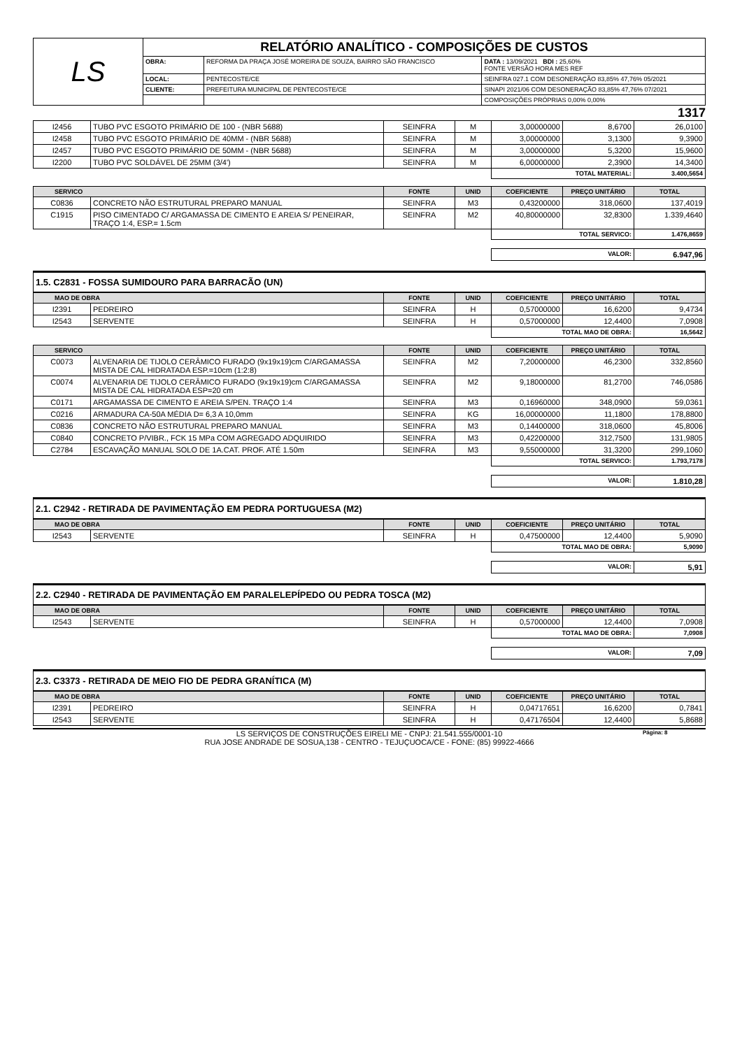| LS | RELATÓRIO ANALÍTICO - COMPOSIÇÕES DE CUSTOS | | |
| | OBRA: | REFORMA DA PRAÇA JOSÉ MOREIRA DE SOUZA, BAIRRO SÃO FRANCISCO | DATA : 13/09/2021 BDI : 25,60% FONTE VERSÃO HORA MES REF |
| | LOCAL: | PENTECOSTE/CE | SEINFRA 027.1 COM DESONERAÇÃO 83,85% 47,76% 05/2021 |
| | CLIENTE: | PREFEITURA MUNICIPAL DE PENTECOSTE/CE | SINAPI 2021/06 COM DESONERAÇÃO 83,85% 47,76% 07/2021 |
| | | | COMPOSIÇÕES PRÓPRIAS 0,00% 0,00% |
1317
| I2456 | TUBO PVC ESGOTO PRIMÁRIO DE 100 - (NBR 5688) | SEINFRA | M | 3,00000000 | 8,6700 | 26,0100 |
| I2458 | TUBO PVC ESGOTO PRIMÁRIO DE 40MM - (NBR 5688) | SEINFRA | M | 3,00000000 | 3,1300 | 9,3900 |
| I2457 | TUBO PVC ESGOTO PRIMÁRIO DE 50MM - (NBR 5688) | SEINFRA | M | 3,00000000 | 5,3200 | 15,9600 |
| I2200 | TUBO PVC SOLDÁVEL DE 25MM (3/4') | SEINFRA | M | 6,00000000 | 2,3900 | 14,3400 |
| | | | | TOTAL MATERIAL: | | 3.400,5654 |
| SERVICO | | FONTE | UNID | COEFICIENTE | PREÇO UNITÁRIO | TOTAL |
| --- | --- | --- | --- | --- | --- | --- |
| C0836 | CONCRETO NÃO ESTRUTURAL PREPARO MANUAL | SEINFRA | M3 | 0,43200000 | 318,0600 | 137,4019 |
| C1915 | PISO CIMENTADO C/ ARGAMASSA DE CIMENTO E AREIA S/ PENEIRAR, TRAÇO 1:4, ESP.= 1.5cm | SEINFRA | M2 | 40,80000000 | 32,8300 | 1.339,4640 |
| | | | | TOTAL SERVICO: | | 1.476,8659 |
| | | | | VALOR: | | 6.947,96 |
1.5. C2831 - FOSSA SUMIDOURO PARA BARRACÃO (UN)
| MAO DE OBRA | | FONTE | UNID | COEFICIENTE | PREÇO UNITÁRIO | TOTAL |
| --- | --- | --- | --- | --- | --- | --- |
| I2391 | PEDREIRO | SEINFRA | H | 0,57000000 | 16,6200 | 9,4734 |
| I2543 | SERVENTE | SEINFRA | H | 0,57000000 | 12,4400 | 7,0908 |
| | | | | TOTAL MAO DE OBRA: | | 16,5642 |
| SERVICO | | FONTE | UNID | COEFICIENTE | PREÇO UNITÁRIO | TOTAL |
| --- | --- | --- | --- | --- | --- | --- |
| C0073 | ALVENARIA DE TIJOLO CERÂMICO FURADO (9x19x19)cm C/ARGAMASSA MISTA DE CAL HIDRATADA ESP.=10cm (1:2:8) | SEINFRA | M2 | 7,20000000 | 46,2300 | 332,8560 |
| C0074 | ALVENARIA DE TIJOLO CERÂMICO FURADO (9x19x19)cm C/ARGAMASSA MISTA DE CAL HIDRATADA ESP=20 cm | SEINFRA | M2 | 9,18000000 | 81,2700 | 746,0586 |
| C0171 | ARGAMASSA DE CIMENTO E AREIA S/PEN. TRAÇO 1:4 | SEINFRA | M3 | 0,16960000 | 348,0900 | 59,0361 |
| C0216 | ARMADURA CA-50A MÉDIA D= 6,3 A 10,0mm | SEINFRA | KG | 16,00000000 | 11,1800 | 178,8800 |
| C0836 | CONCRETO NÃO ESTRUTURAL PREPARO MANUAL | SEINFRA | M3 | 0,14400000 | 318,0600 | 45,8006 |
| C0840 | CONCRETO P/VIBR., FCK 15 MPa COM AGREGADO ADQUIRIDO | SEINFRA | M3 | 0,42200000 | 312,7500 | 131,9805 |
| C2784 | ESCAVAÇÃO MANUAL SOLO DE 1A.CAT. PROF. ATÉ 1.50m | SEINFRA | M3 | 9,55000000 | 31,3200 | 299,1060 |
| | | | | TOTAL SERVICO: | | 1.793,7178 |
| | | | | VALOR: | | 1.810,28 |
2.1. C2942 - RETIRADA DE PAVIMENTAÇÃO EM PEDRA PORTUGUESA (M2)
| MAO DE OBRA | | FONTE | UNID | COEFICIENTE | PREÇO UNITÁRIO | TOTAL |
| --- | --- | --- | --- | --- | --- | --- |
| I2543 | SERVENTE | SEINFRA | H | 0,47500000 | 12,4400 | 5,9090 |
| | | | | TOTAL MAO DE OBRA: | | 5,9090 |
| | | | | VALOR: | | 5,91 |
2.2. C2940 - RETIRADA DE PAVIMENTAÇÃO EM PARALELEPÍPEDO OU PEDRA TOSCA (M2)
| MAO DE OBRA | | FONTE | UNID | COEFICIENTE | PREÇO UNITÁRIO | TOTAL |
| --- | --- | --- | --- | --- | --- | --- |
| I2543 | SERVENTE | SEINFRA | H | 0,57000000 | 12,4400 | 7,0908 |
| | | | | TOTAL MAO DE OBRA: | | 7,0908 |
| | | | | VALOR: | | 7,09 |
2.3. C3373 - RETIRADA DE MEIO FIO DE PEDRA GRANÍTICA (M)
| MAO DE OBRA | | FONTE | UNID | COEFICIENTE | PREÇO UNITÁRIO | TOTAL |
| --- | --- | --- | --- | --- | --- | --- |
| I2391 | PEDREIRO | SEINFRA | H | 0,04717651 | 16,6200 | 0,7841 |
| I2543 | SERVENTE | SEINFRA | H | 0,47176504 | 12,4400 | 5,8688 |
LS SERVIÇOS DE CONSTRUÇÕES EIRELI ME - CNPJ: 21.541.555/0001-10
RUA JOSE ANDRADE DE SOSUA,138 - CENTRO - TEJUÇUOCA/CE - FONE: (85) 99922-4666
Página: 8